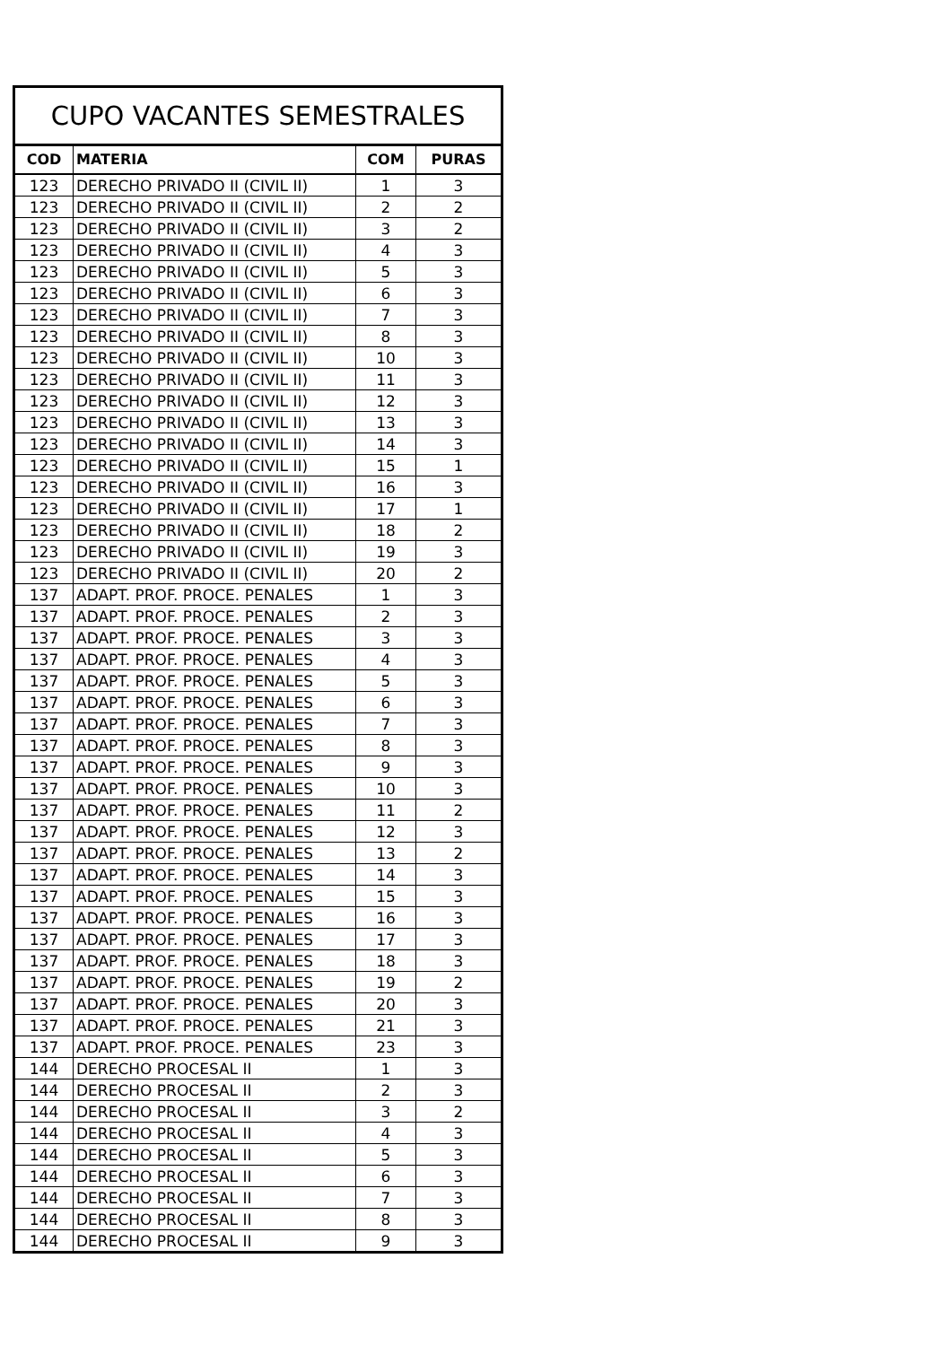| CUPO VACANTES SEMESTRALES | | | |
| --- | --- | --- | --- |
| COD | MATERIA | COM | PURAS |
| 123 | DERECHO PRIVADO II (CIVIL II) | 1 | 3 |
| 123 | DERECHO PRIVADO II (CIVIL II) | 2 | 2 |
| 123 | DERECHO PRIVADO II (CIVIL II) | 3 | 2 |
| 123 | DERECHO PRIVADO II (CIVIL II) | 4 | 3 |
| 123 | DERECHO PRIVADO II (CIVIL II) | 5 | 3 |
| 123 | DERECHO PRIVADO II (CIVIL II) | 6 | 3 |
| 123 | DERECHO PRIVADO II (CIVIL II) | 7 | 3 |
| 123 | DERECHO PRIVADO II (CIVIL II) | 8 | 3 |
| 123 | DERECHO PRIVADO II (CIVIL II) | 10 | 3 |
| 123 | DERECHO PRIVADO II (CIVIL II) | 11 | 3 |
| 123 | DERECHO PRIVADO II (CIVIL II) | 12 | 3 |
| 123 | DERECHO PRIVADO II (CIVIL II) | 13 | 3 |
| 123 | DERECHO PRIVADO II (CIVIL II) | 14 | 3 |
| 123 | DERECHO PRIVADO II (CIVIL II) | 15 | 1 |
| 123 | DERECHO PRIVADO II (CIVIL II) | 16 | 3 |
| 123 | DERECHO PRIVADO II (CIVIL II) | 17 | 1 |
| 123 | DERECHO PRIVADO II (CIVIL II) | 18 | 2 |
| 123 | DERECHO PRIVADO II (CIVIL II) | 19 | 3 |
| 123 | DERECHO PRIVADO II (CIVIL II) | 20 | 2 |
| 137 | ADAPT. PROF. PROCE. PENALES | 1 | 3 |
| 137 | ADAPT. PROF. PROCE. PENALES | 2 | 3 |
| 137 | ADAPT. PROF. PROCE. PENALES | 3 | 3 |
| 137 | ADAPT. PROF. PROCE. PENALES | 4 | 3 |
| 137 | ADAPT. PROF. PROCE. PENALES | 5 | 3 |
| 137 | ADAPT. PROF. PROCE. PENALES | 6 | 3 |
| 137 | ADAPT. PROF. PROCE. PENALES | 7 | 3 |
| 137 | ADAPT. PROF. PROCE. PENALES | 8 | 3 |
| 137 | ADAPT. PROF. PROCE. PENALES | 9 | 3 |
| 137 | ADAPT. PROF. PROCE. PENALES | 10 | 3 |
| 137 | ADAPT. PROF. PROCE. PENALES | 11 | 2 |
| 137 | ADAPT. PROF. PROCE. PENALES | 12 | 3 |
| 137 | ADAPT. PROF. PROCE. PENALES | 13 | 2 |
| 137 | ADAPT. PROF. PROCE. PENALES | 14 | 3 |
| 137 | ADAPT. PROF. PROCE. PENALES | 15 | 3 |
| 137 | ADAPT. PROF. PROCE. PENALES | 16 | 3 |
| 137 | ADAPT. PROF. PROCE. PENALES | 17 | 3 |
| 137 | ADAPT. PROF. PROCE. PENALES | 18 | 3 |
| 137 | ADAPT. PROF. PROCE. PENALES | 19 | 2 |
| 137 | ADAPT. PROF. PROCE. PENALES | 20 | 3 |
| 137 | ADAPT. PROF. PROCE. PENALES | 21 | 3 |
| 137 | ADAPT. PROF. PROCE. PENALES | 23 | 3 |
| 144 | DERECHO PROCESAL II | 1 | 3 |
| 144 | DERECHO PROCESAL II | 2 | 3 |
| 144 | DERECHO PROCESAL II | 3 | 2 |
| 144 | DERECHO PROCESAL II | 4 | 3 |
| 144 | DERECHO PROCESAL II | 5 | 3 |
| 144 | DERECHO PROCESAL II | 6 | 3 |
| 144 | DERECHO PROCESAL II | 7 | 3 |
| 144 | DERECHO PROCESAL II | 8 | 3 |
| 144 | DERECHO PROCESAL II | 9 | 3 |